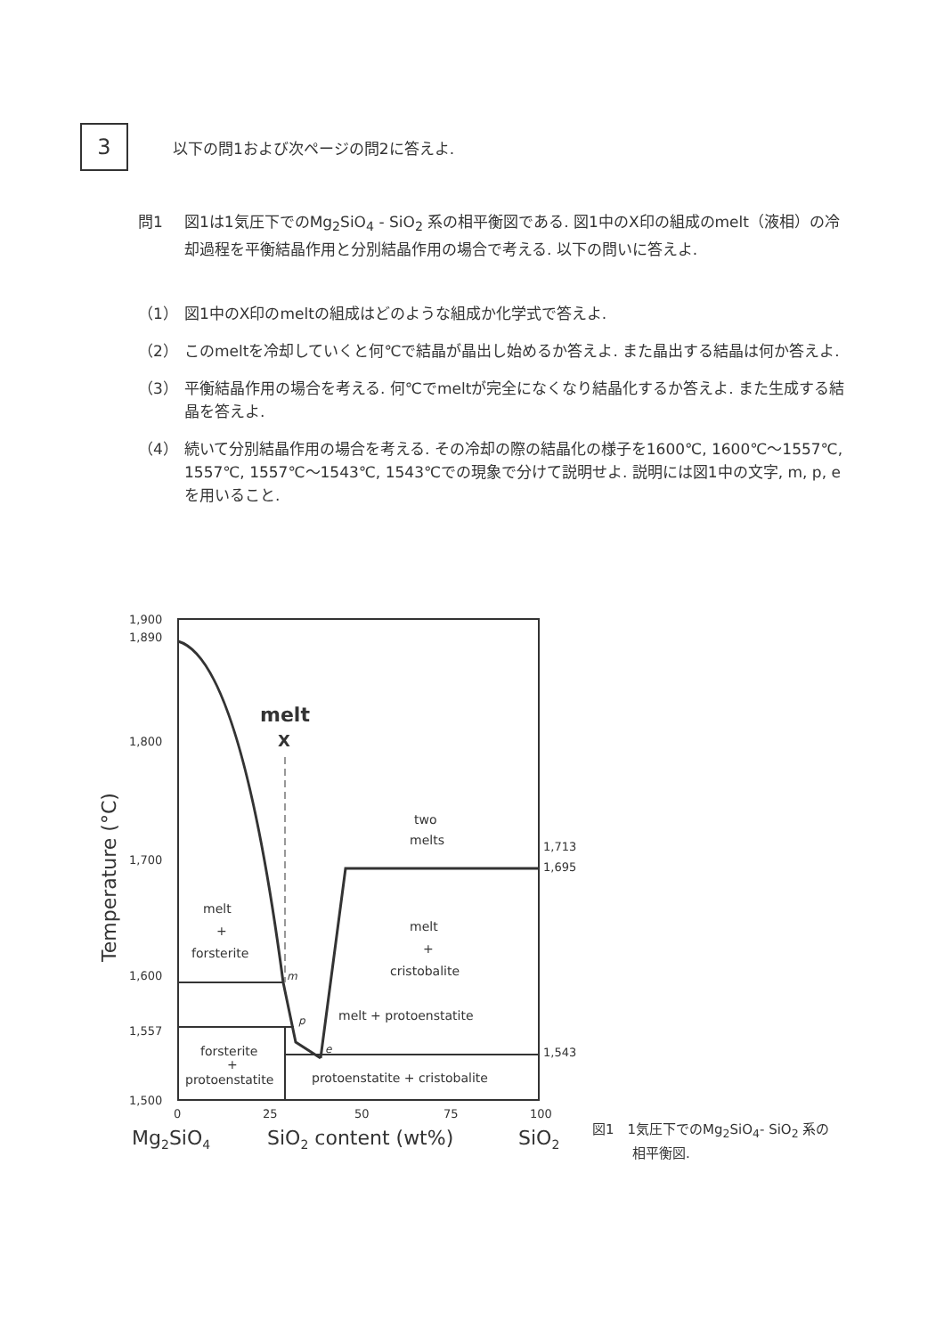3
以下の問1および次ページの問2に答えよ.
問1 図1は1気圧下でのMg<sub>2</sub>SiO<sub>4</sub> - SiO<sub>2</sub> 系の相平衡図である. 図1中のX印の組成のmelt（液相）の冷却過程を平衡結晶作用と分別結晶作用の場合で考える. 以下の問いに答えよ.
（1） 図1中のX印のmeltの組成はどのような組成か化学式で答えよ.
（2） このmeltを冷却していくと何℃で結晶が晶出し始めるか答えよ. また晶出する結晶は何か答えよ.
（3） 平衡結晶作用の場合を考える. 何℃でmeltが完全になくなり結晶化するか答えよ. また生成する結晶を答えよ.
（4） 続いて分別結晶作用の場合を考える. その冷却の際の結晶化の様子を1600℃, 1600℃～1557℃, 1557℃, 1557℃～1543℃, 1543℃での現象で分けて説明せよ. 説明には図1中の文字, m, p, eを用いること.
1,900
1,890
1,800
1,700
1,600
1,557
1,500
1,713
1,695
1,543
0
25
50
75
100
Mg2SiO4
SiO2 content (wt%)
SiO2
Temperature (°C)
melt
X
two
melts
melt
+
forsterite
melt
+
cristobalite
m
p
e
melt + protoenstatite
forsterite
+
protoenstatite
protoenstatite + cristobalite
図1　1気圧下でのMg<sub>2</sub>SiO<sub>4</sub>- SiO<sub>2</sub> 系の
　　　相平衡図.